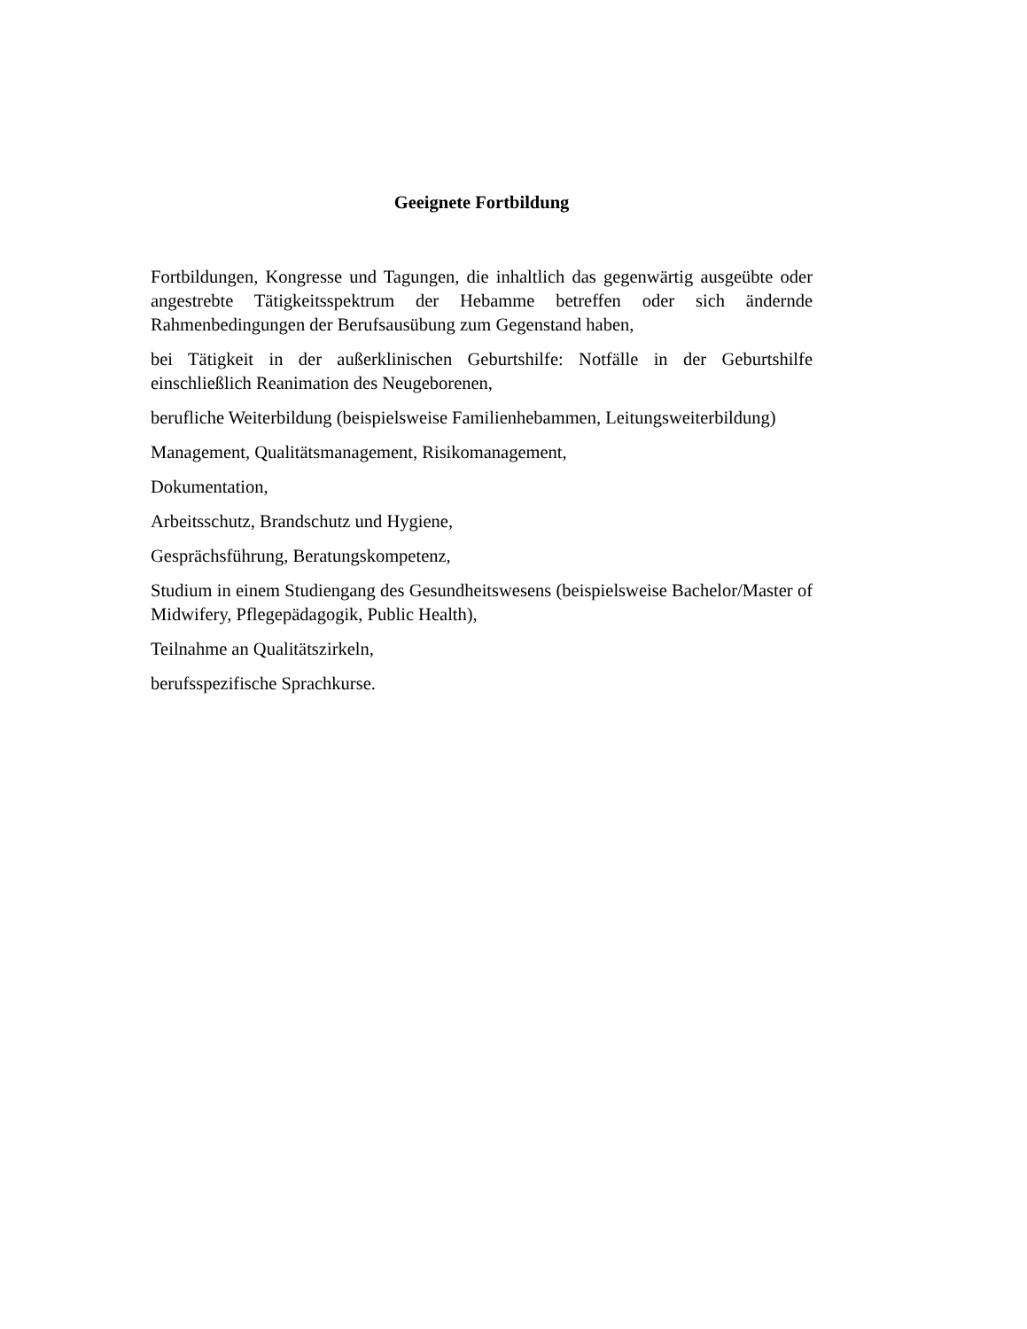Geeignete Fortbildung
Fortbildungen, Kongresse und Tagungen, die inhaltlich das gegenwärtig ausgeübte oder angestrebte Tätigkeitsspektrum der Hebamme betreffen oder sich ändernde Rahmenbedingungen der Berufsausübung zum Gegenstand haben,
bei Tätigkeit in der außerklinischen Geburtshilfe: Notfälle in der Geburtshilfe einschließlich Reanimation des Neugeborenen,
berufliche Weiterbildung (beispielsweise Familienhebammen, Leitungsweiterbildung)
Management, Qualitätsmanagement, Risikomanagement,
Dokumentation,
Arbeitsschutz, Brandschutz und Hygiene,
Gesprächsführung, Beratungskompetenz,
Studium in einem Studiengang des Gesundheitswesens (beispielsweise Bachelor/Master of Midwifery, Pflegepädagogik, Public Health),
Teilnahme an Qualitätszirkeln,
berufsspezifische Sprachkurse.